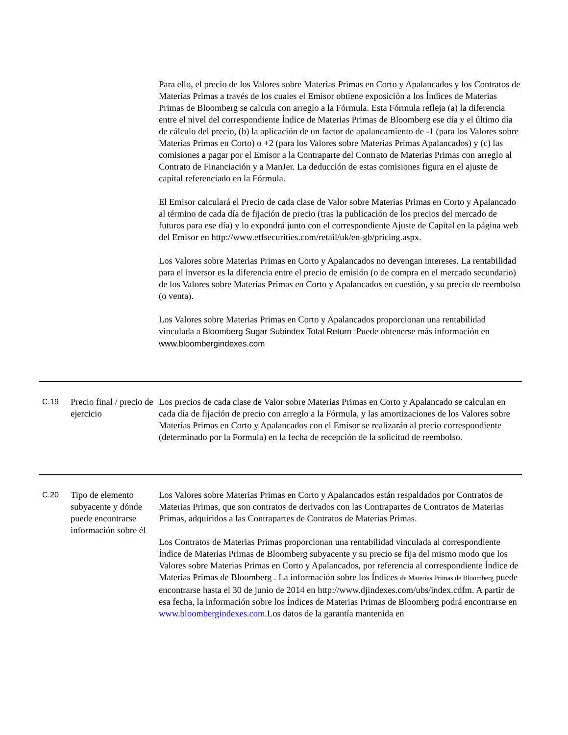| | | Para ello, el precio de los Valores sobre Materias Primas en Corto y Apalancados y los Contratos de Materias Primas a través de los cuales el Emisor obtiene exposición a los Índices de Materias Primas de Bloomberg se calcula con arreglo a la Fórmula. Esta Fórmula refleja (a) la diferencia entre el nivel del correspondiente Índice de Materias Primas de Bloomberg ese día y el último día de cálculo del precio, (b) la aplicación de un factor de apalancamiento de -1 (para los Valores sobre Materias Primas en Corto) o +2 (para los Valores sobre Materias Primas Apalancados) y (c) las comisiones a pagar por el Emisor a la Contraparte del Contrato de Materias Primas con arreglo al Contrato de Financiación y a ManJer. La deducción de estas comisiones figura en el ajuste de capital referenciado en la Fórmula. El Emisor calculará el Precio de cada clase de Valor sobre Materias Primas en Corto y Apalancado al término de cada día de fijación de precio (tras la publicación de los precios del mercado de futuros para ese día) y lo expondrá junto con el correspondiente Ajuste de Capital en la página web del Emisor en http://www.etfsecurities.com/retail/uk/en-gb/pricing.aspx. Los Valores sobre Materias Primas en Corto y Apalancados no devengan intereses. La rentabilidad para el inversor es la diferencia entre el precio de emisión (o de compra en el mercado secundario) de los Valores sobre Materias Primas en Corto y Apalancados en cuestión, y su precio de reembolso (o venta). Los Valores sobre Materias Primas en Corto y Apalancados proporcionan una rentabilidad vinculada a Bloomberg Sugar Subindex Total Return ; Puede obtenerse más información en www.bloombergindexes.com |
| C.19 | Precio final / precio de ejercicio | Los precios de cada clase de Valor sobre Materias Primas en Corto y Apalancado se calculan en cada día de fijación de precio con arreglo a la Fórmula, y las amortizaciones de los Valores sobre Materias Primas en Corto y Apalancados con el Emisor se realizarán al precio correspondiente (determinado por la Formula) en la fecha de recepción de la solicitud de reembolso. |
| C.20 | Tipo de elemento subyacente y dónde puede encontrarse información sobre él | Los Valores sobre Materias Primas en Corto y Apalancados están respaldados por Contratos de Materias Primas, que son contratos de derivados con las Contrapartes de Contratos de Materias Primas, adquiridos a las Contrapartes de Contratos de Materias Primas. Los Contratos de Materias Primas proporcionan una rentabilidad vinculada al correspondiente Índice de Materias Primas de Bloomberg subyacente y su precio se fija del mismo modo que los Valores sobre Materias Primas en Corto y Apalancados, por referencia al correspondiente Índice de Materias Primas de Bloomberg . La información sobre los Índices de Materias Primas de Bloomberg puede encontrarse hasta el 30 de junio de 2014 en http://www.djindexes.com/ubs/index.cdfm. A partir de esa fecha, la información sobre los Índices de Materias Primas de Bloomberg podrá encontrarse en www.bloombergindexes.com .Los datos de la garantía mantenida en |